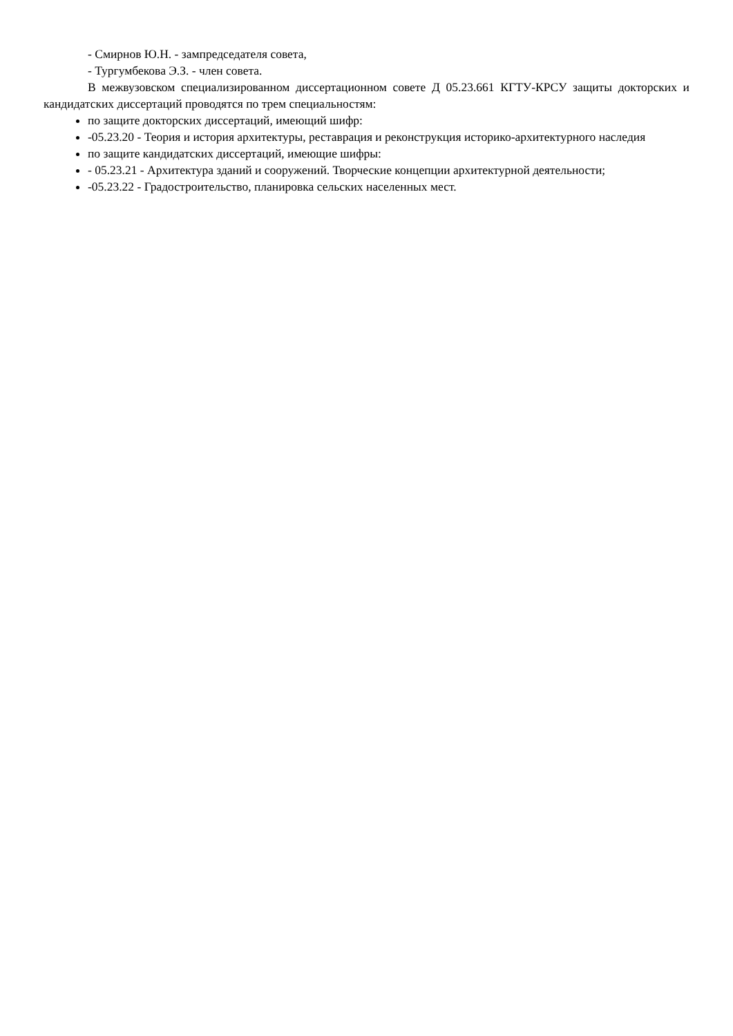- Смирнов Ю.Н. - зампредседателя совета,
- Тургумбекова Э.З. - член совета.
В межвузовском специализированном диссертационном совете Д 05.23.661 КГТУ-КРСУ защиты докторских и кандидатских диссертаций проводятся по трем специальностям:
по защите докторских диссертаций, имеющий шифр:
-05.23.20 - Теория и история архитектуры, реставрация и реконструкция историко-архитектурного наследия
по защите кандидатских диссертаций, имеющие шифры:
- 05.23.21 - Архитектура зданий и сооружений. Творческие концепции архитектурной деятельности;
-05.23.22 - Градостроительство, планировка сельских населенных мест.